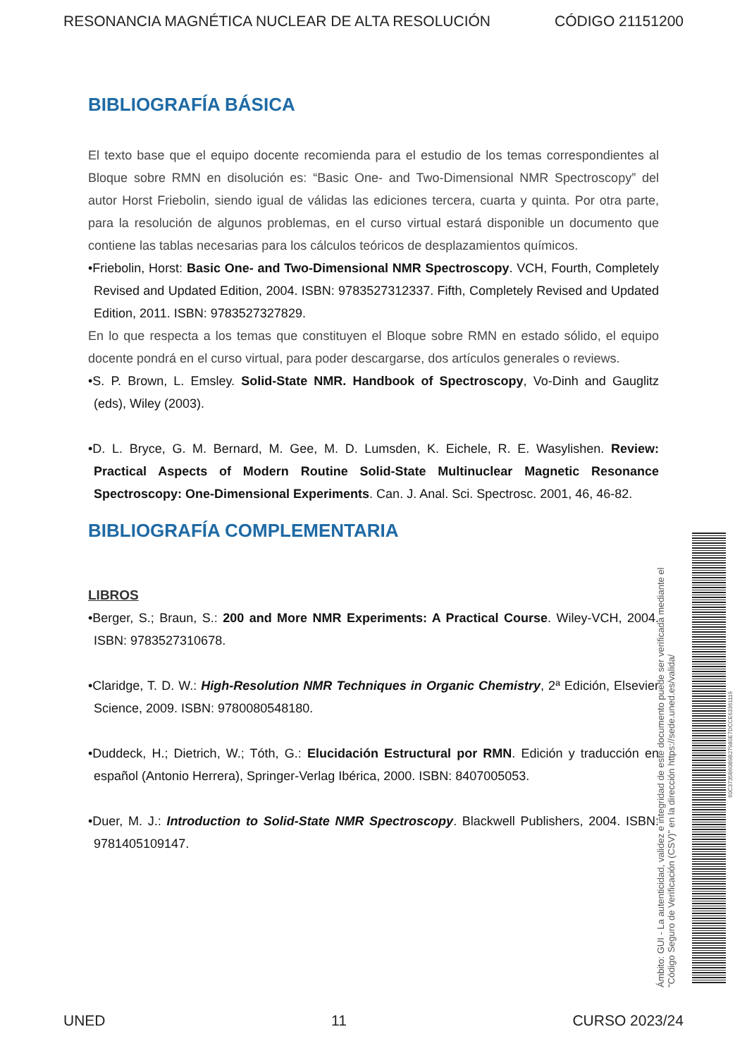RESONANCIA MAGNÉTICA NUCLEAR DE ALTA RESOLUCIÓN CÓDIGO 21151200
BIBLIOGRAFÍA BÁSICA
El texto base que el equipo docente recomienda para el estudio de los temas correspondientes al Bloque sobre RMN en disolución es: “Basic One- and Two-Dimensional NMR Spectroscopy” del autor Horst Friebolin, siendo igual de válidas las ediciones tercera, cuarta y quinta. Por otra parte, para la resolución de algunos problemas, en el curso virtual estará disponible un documento que contiene las tablas necesarias para los cálculos teóricos de desplazamientos químicos.
•Friebolin, Horst: Basic One- and Two-Dimensional NMR Spectroscopy. VCH, Fourth, Completely Revised and Updated Edition, 2004. ISBN: 9783527312337. Fifth, Completely Revised and Updated Edition, 2011. ISBN: 9783527327829.
En lo que respecta a los temas que constituyen el Bloque sobre RMN en estado sólido, el equipo docente pondrá en el curso virtual, para poder descargarse, dos artículos generales o reviews.
•S. P. Brown, L. Emsley. Solid-State NMR. Handbook of Spectroscopy, Vo-Dinh and Gauglitz (eds), Wiley (2003).
•D. L. Bryce, G. M. Bernard, M. Gee, M. D. Lumsden, K. Eichele, R. E. Wasylishen. Review: Practical Aspects of Modern Routine Solid-State Multinuclear Magnetic Resonance Spectroscopy: One-Dimensional Experiments. Can. J. Anal. Sci. Spectrosc. 2001, 46, 46-82.
BIBLIOGRAFÍA COMPLEMENTARIA
LIBROS
•Berger, S.; Braun, S.: 200 and More NMR Experiments: A Practical Course. Wiley-VCH, 2004. ISBN: 9783527310678.
•Claridge, T. D. W.: High-Resolution NMR Techniques in Organic Chemistry, 2ª Edición, Elsevier Science, 2009. ISBN: 9780080548180.
•Duddeck, H.; Dietrich, W.; Tóth, G.: Elucidación Estructural por RMN. Edición y traducción en español (Antonio Herrera), Springer-Verlag Ibérica, 2000. ISBN: 8407005053.
•Duer, M. J.: Introduction to Solid-State NMR Spectroscopy. Blackwell Publishers, 2004. ISBN: 9781405109147.
Ámbito: GUI - La autenticidad, validez e integridad de este documento puede ser verificada mediante el "Código Seguro de Verificación (CSV)" en la dirección https://sede.uned.es/valida/
60C3735B60B9B27980E7DCCE63361119
UNED 11 CURSO 2023/24